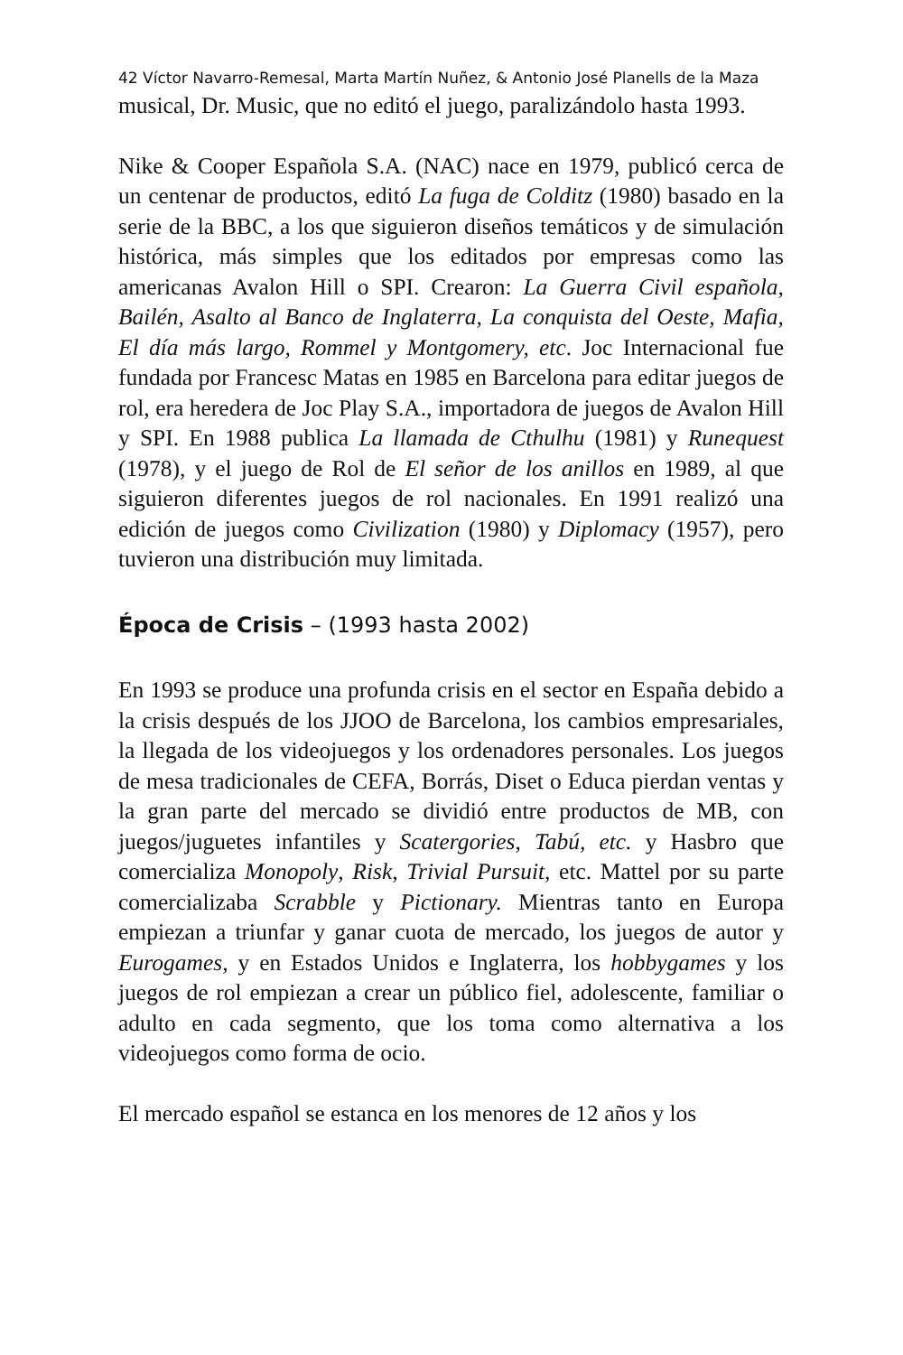42 Víctor Navarro-Remesal, Marta Martín Nuñez, & Antonio José Planells de la Maza
musical, Dr. Music, que no editó el juego, paralizándolo hasta 1993.
Nike & Cooper Española S.A. (NAC) nace en 1979, publicó cerca de un centenar de productos, editó La fuga de Colditz (1980) basado en la serie de la BBC, a los que siguieron diseños temáticos y de simulación histórica, más simples que los editados por empresas como las americanas Avalon Hill o SPI. Crearon: La Guerra Civil española, Bailén, Asalto al Banco de Inglaterra, La conquista del Oeste, Mafia, El día más largo, Rommel y Montgomery, etc. Joc Internacional fue fundada por Francesc Matas en 1985 en Barcelona para editar juegos de rol, era heredera de Joc Play S.A., importadora de juegos de Avalon Hill y SPI. En 1988 publica La llamada de Cthulhu (1981) y Runequest (1978), y el juego de Rol de El señor de los anillos en 1989, al que siguieron diferentes juegos de rol nacionales. En 1991 realizó una edición de juegos como Civilization (1980) y Diplomacy (1957), pero tuvieron una distribución muy limitada.
Época de Crisis – (1993 hasta 2002)
En 1993 se produce una profunda crisis en el sector en España debido a la crisis después de los JJOO de Barcelona, los cambios empresariales, la llegada de los videojuegos y los ordenadores personales. Los juegos de mesa tradicionales de CEFA, Borrás, Diset o Educa pierdan ventas y la gran parte del mercado se dividió entre productos de MB, con juegos/juguetes infantiles y Scatergories, Tabú, etc. y Hasbro que comercializa Monopoly, Risk, Trivial Pursuit, etc. Mattel por su parte comercializaba Scrabble y Pictionary. Mientras tanto en Europa empiezan a triunfar y ganar cuota de mercado, los juegos de autor y Eurogames, y en Estados Unidos e Inglaterra, los hobbygames y los juegos de rol empiezan a crear un público fiel, adolescente, familiar o adulto en cada segmento, que los toma como alternativa a los videojuegos como forma de ocio.
El mercado español se estanca en los menores de 12 años y los